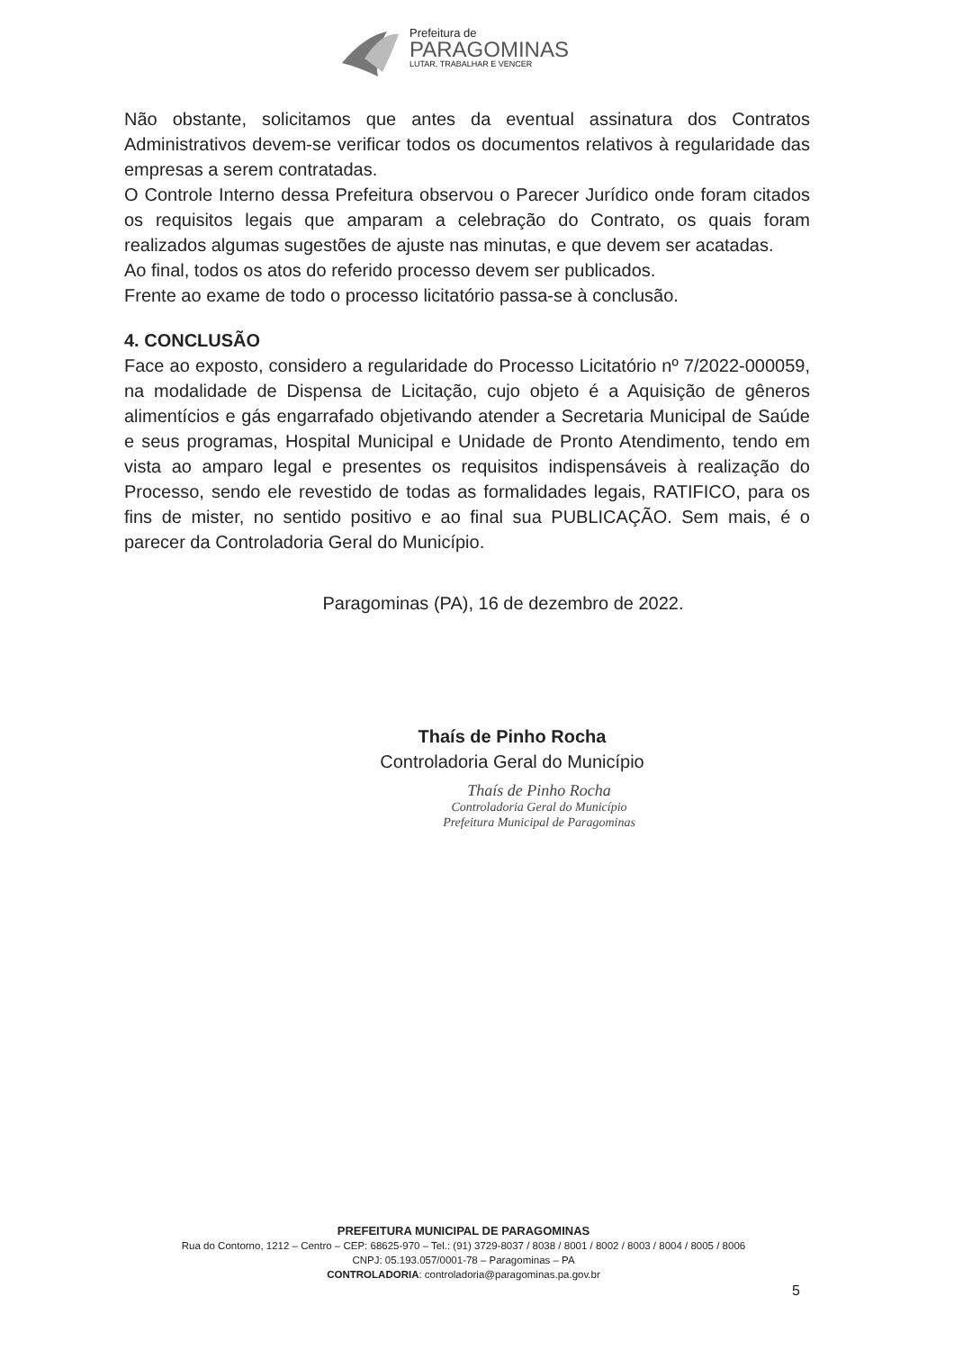Prefeitura de
PARAGOMINAS
LUTAR, TRABALHAR E VENCER
Não obstante, solicitamos que antes da eventual assinatura dos Contratos Administrativos devem-se verificar todos os documentos relativos à regularidade das empresas a serem contratadas.
O Controle Interno dessa Prefeitura observou o Parecer Jurídico onde foram citados os requisitos legais que amparam a celebração do Contrato, os quais foram realizados algumas sugestões de ajuste nas minutas, e que devem ser acatadas.
Ao final, todos os atos do referido processo devem ser publicados.
Frente ao exame de todo o processo licitatório passa-se à conclusão.
4. CONCLUSÃO
Face ao exposto, considero a regularidade do Processo Licitatório nº 7/2022-000059, na modalidade de Dispensa de Licitação, cujo objeto é a Aquisição de gêneros alimentícios e gás engarrafado objetivando atender a Secretaria Municipal de Saúde e seus programas, Hospital Municipal e Unidade de Pronto Atendimento, tendo em vista ao amparo legal e presentes os requisitos indispensáveis à realização do Processo, sendo ele revestido de todas as formalidades legais, RATIFICO, para os fins de mister, no sentido positivo e ao final sua PUBLICAÇÃO. Sem mais, é o parecer da Controladoria Geral do Município.
Paragominas (PA), 16 de dezembro de 2022.
Thaís de Pinho Rocha
Controladoria Geral do Município
Thaís de Pinho Rocha
Controladoria Geral do Município
Prefeitura Municipal de Paragominas
PREFEITURA MUNICIPAL DE PARAGOMINAS
Rua do Contorno, 1212 – Centro – CEP: 68625-970 – Tel.: (91) 3729-8037 / 8038 / 8001 / 8002 / 8003 / 8004 / 8005 / 8006
CNPJ: 05.193.057/0001-78 – Paragominas – PA
CONTROLADORIA: controladoria@paragominas.pa.gov.br
5